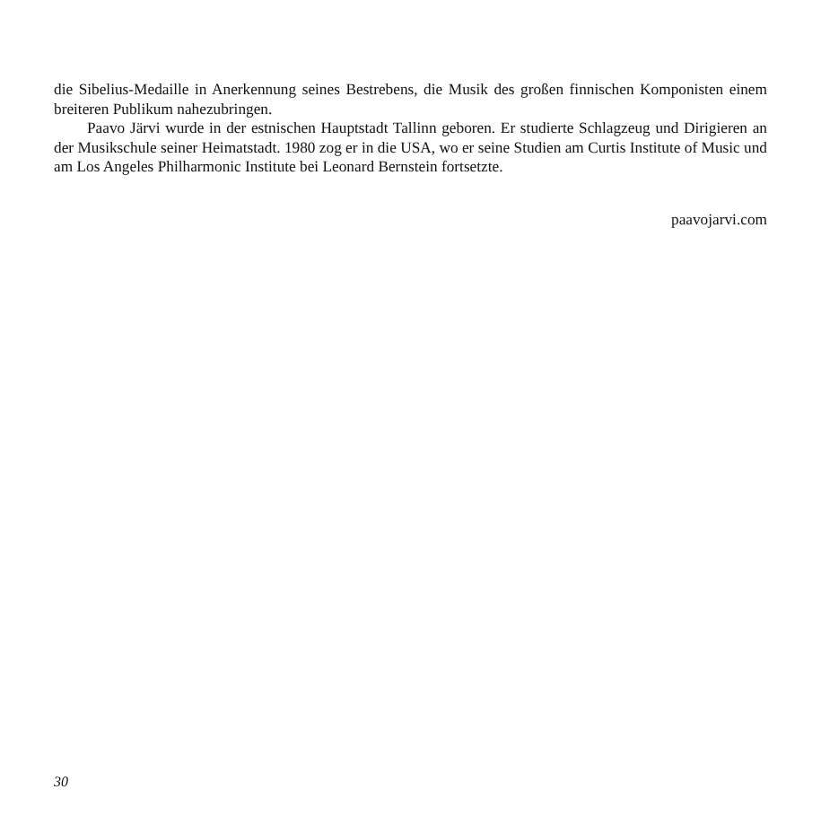die Sibelius-Medaille in Anerkennung seines Bestrebens, die Musik des großen finnischen Komponisten einem breiteren Publikum nahezubringen.
Paavo Järvi wurde in der estnischen Hauptstadt Tallinn geboren. Er studierte Schlagzeug und Dirigieren an der Musikschule seiner Heimatstadt. 1980 zog er in die USA, wo er seine Studien am Curtis Institute of Music und am Los Angeles Philharmonic Institute bei Leonard Bernstein fortsetzte.
paavojarvi.com
30